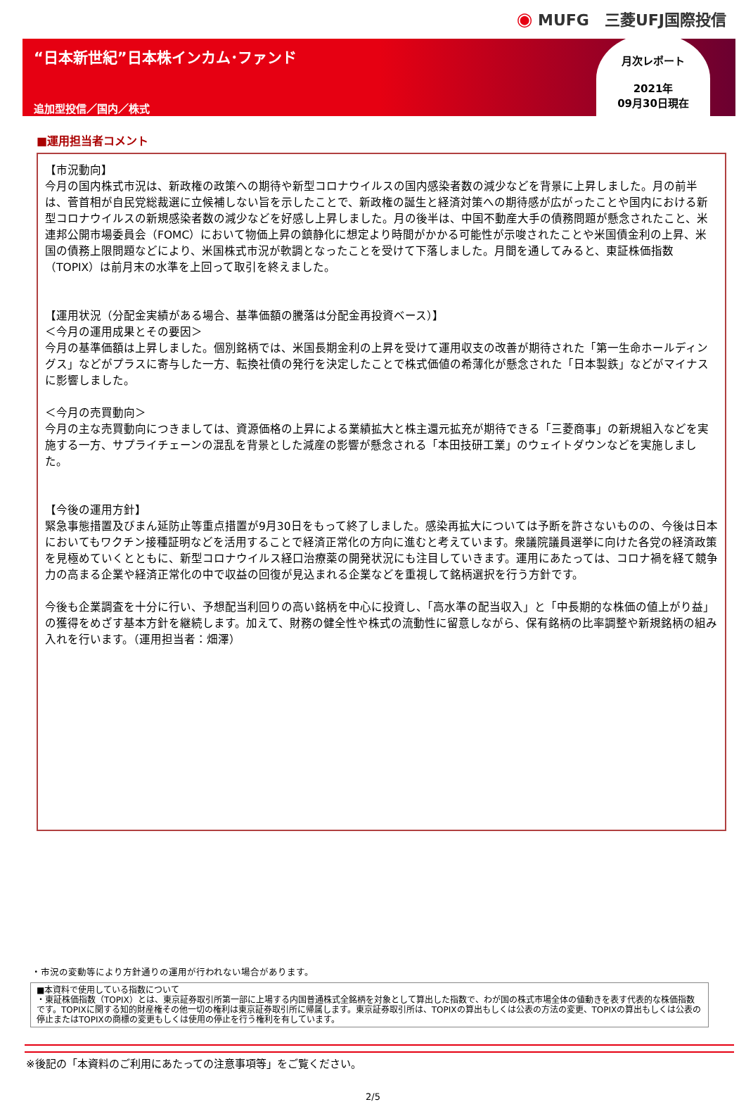◉ MUFG　三菱UFJ国際投信
“日本新世紀”日本株インカム･ファンド
追加型投信／国内／株式
月次レポート
2021年
09月30日現在
■運用担当者コメント
【市況動向】
今月の国内株式市況は、新政権の政策への期待や新型コロナウイルスの国内感染者数の減少などを背景に上昇しました。月の前半は、菅首相が自民党総裁選に立候補しない旨を示したことで、新政権の誕生と経済対策への期待感が広がったことや国内における新型コロナウイルスの新規感染者数の減少などを好感し上昇しました。月の後半は、中国不動産大手の債務問題が懸念されたこと、米連邦公開市場委員会（FOMC）において物価上昇の鎮静化に想定より時間がかかる可能性が示唆されたことや米国債金利の上昇、米国の債務上限問題などにより、米国株式市況が軟調となったことを受けて下落しました。月間を通してみると、東証株価指数（TOPIX）は前月末の水準を上回って取引を終えました。
【運用状況（分配金実績がある場合、基準価額の騰落は分配金再投資ベース）】
＜今月の運用成果とその要因＞
今月の基準価額は上昇しました。個別銘柄では、米国長期金利の上昇を受けて運用収支の改善が期待された「第一生命ホールディングス」などがプラスに寄与した一方、転換社債の発行を決定したことで株式価値の希薄化が懸念された「日本製鉄」などがマイナスに影響しました。
＜今月の売買動向＞
今月の主な売買動向につきましては、資源価格の上昇による業績拡大と株主還元拡充が期待できる「三菱商事」の新規組入などを実施する一方、サプライチェーンの混乱を背景とした減産の影響が懸念される「本田技研工業」のウェイトダウンなどを実施しました。
【今後の運用方針】
緊急事態措置及びまん延防止等重点措置が9月30日をもって終了しました。感染再拡大については予断を許さないものの、今後は日本においてもワクチン接種証明などを活用することで経済正常化の方向に進むと考えています。衆議院議員選挙に向けた各党の経済政策を見極めていくとともに、新型コロナウイルス経口治療薬の開発状況にも注目していきます。運用にあたっては、コロナ禍を経て競争力の高まる企業や経済正常化の中で収益の回復が見込まれる企業などを重視して銘柄選択を行う方針です。
今後も企業調査を十分に行い、予想配当利回りの高い銘柄を中心に投資し、「高水準の配当収入」と「中長期的な株価の値上がり益」の獲得をめざす基本方針を継続します。加えて、財務の健全性や株式の流動性に留意しながら、保有銘柄の比率調整や新規銘柄の組み入れを行います。（運用担当者：畑澤）
・市況の変動等により方針通りの運用が行われない場合があります。
■本資料で使用している指数について
・東証株価指数（TOPIX）とは、東京証券取引所第一部に上場する内国普通株式全銘柄を対象として算出した指数で、わが国の株式市場全体の値動きを表す代表的な株価指数です。TOPIXに関する知的財産権その他一切の権利は東京証券取引所に帰属します。東京証券取引所は、TOPIXの算出もしくは公表の方法の変更、TOPIXの算出もしくは公表の停止またはTOPIXの商標の変更もしくは使用の停止を行う権利を有しています。
※後記の「本資料のご利用にあたっての注意事項等」をご覧ください。
2/5